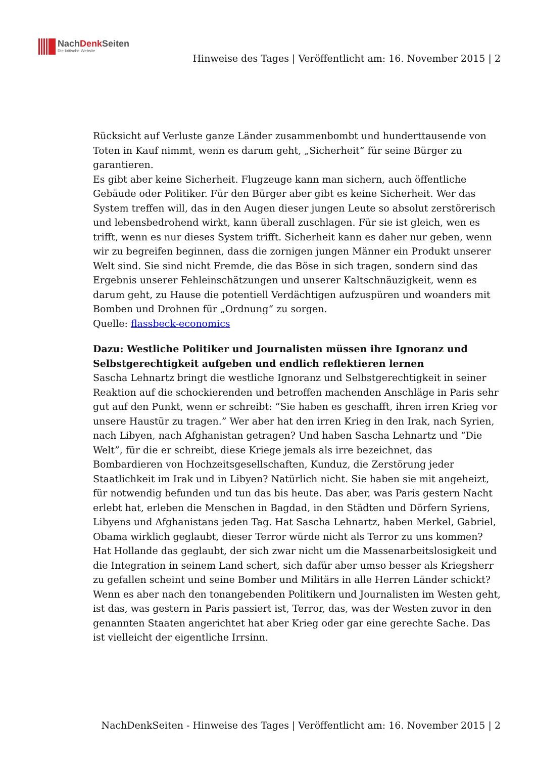NachDenk Seiten
Die kritische Website
Hinweise des Tages | Veröffentlicht am: 16. November 2015 | 2
Rücksicht auf Verluste ganze Länder zusammenbombt und hunderttausende von Toten in Kauf nimmt, wenn es darum geht, „Sicherheit“ für seine Bürger zu garantieren.
Es gibt aber keine Sicherheit. Flugzeuge kann man sichern, auch öffentliche Gebäude oder Politiker. Für den Bürger aber gibt es keine Sicherheit. Wer das System treffen will, das in den Augen dieser jungen Leute so absolut zerstörerisch und lebensbedrohend wirkt, kann überall zuschlagen. Für sie ist gleich, wen es trifft, wenn es nur dieses System trifft. Sicherheit kann es daher nur geben, wenn wir zu begreifen beginnen, dass die zornigen jungen Männer ein Produkt unserer Welt sind. Sie sind nicht Fremde, die das Böse in sich tragen, sondern sind das Ergebnis unserer Fehleinschätzungen und unserer Kaltschnäuzigkeit, wenn es darum geht, zu Hause die potentiell Verdächtigen aufzuspüren und woanders mit Bomben und Drohnen für „Ordnung“ zu sorgen.
Quelle: flassbeck-economics
Dazu: Westliche Politiker und Journalisten müssen ihre Ignoranz und Selbstgerechtigkeit aufgeben und endlich reflektieren lernen
Sascha Lehnartz bringt die westliche Ignoranz und Selbstgerechtigkeit in seiner Reaktion auf die schockierenden und betroffen machenden Anschläge in Paris sehr gut auf den Punkt, wenn er schreibt: “Sie haben es geschafft, ihren irren Krieg vor unsere Haustür zu tragen.” Wer aber hat den irren Krieg in den Irak, nach Syrien, nach Libyen, nach Afghanistan getragen? Und haben Sascha Lehnartz und “Die Welt”, für die er schreibt, diese Kriege jemals als irre bezeichnet, das Bombardieren von Hochzeitsgesellschaften, Kunduz, die Zerstörung jeder Staatlichkeit im Irak und in Libyen? Natürlich nicht. Sie haben sie mit angeheizt, für notwendig befunden und tun das bis heute. Das aber, was Paris gestern Nacht erlebt hat, erleben die Menschen in Bagdad, in den Städten und Dörfern Syriens, Libyens und Afghanistans jeden Tag. Hat Sascha Lehnartz, haben Merkel, Gabriel, Obama wirklich geglaubt, dieser Terror würde nicht als Terror zu uns kommen? Hat Hollande das geglaubt, der sich zwar nicht um die Massenarbeitslosigkeit und die Integration in seinem Land schert, sich dafür aber umso besser als Kriegsherr zu gefallen scheint und seine Bomber und Militärs in alle Herren Länder schickt? Wenn es aber nach den tonangebenden Politikern und Journalisten im Westen geht, ist das, was gestern in Paris passiert ist, Terror, das, was der Westen zuvor in den genannten Staaten angerichtet hat aber Krieg oder gar eine gerechte Sache. Das ist vielleicht der eigentliche Irrsinn.
NachDenkSeiten - Hinweise des Tages | Veröffentlicht am: 16. November 2015 | 2